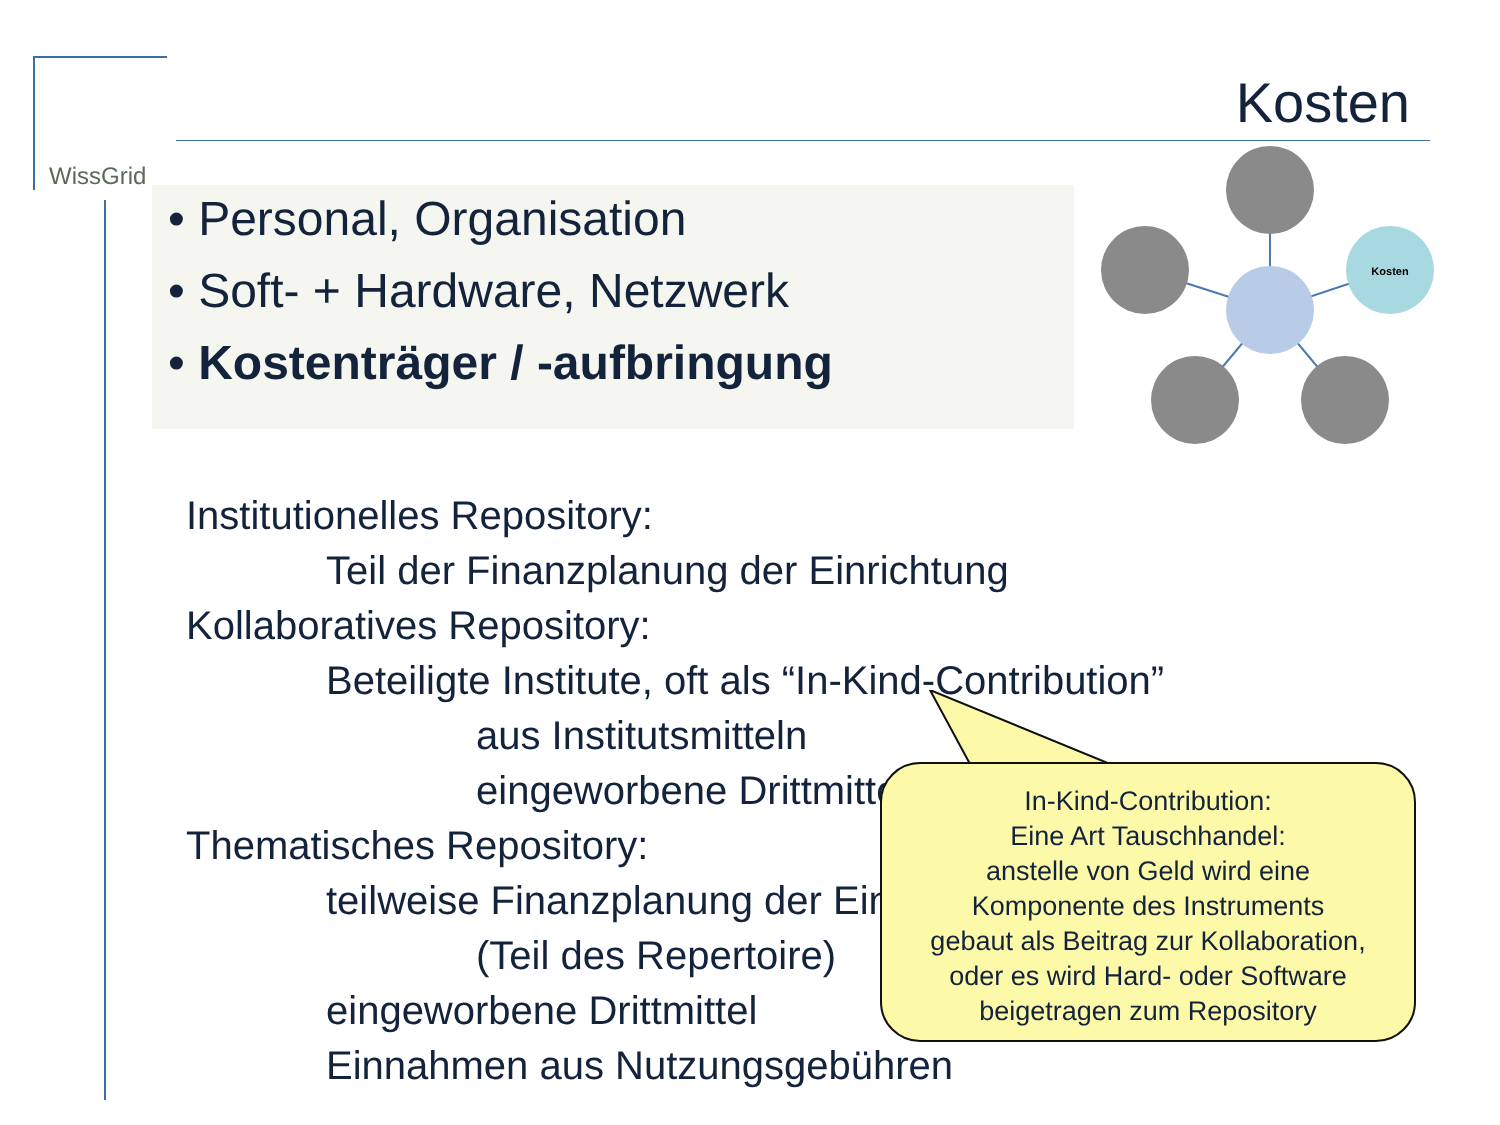WissGrid
Kosten
• Personal, Organisation
• Soft- + Hardware, Netzwerk
• Kostenträger / -aufbringung
Kosten
Institutionelles Repository:
Teil der Finanzplanung der Einrichtung
Kollaboratives Repository:
Beteiligte Institute, oft als “In-Kind-Contribution”
aus Institutsmitteln
eingeworbene Drittmittel
Thematisches Repository:
teilweise Finanzplanung der Einrichtung
(Teil des Repertoire)
eingeworbene Drittmittel
Einnahmen aus Nutzungsgebühren
In-Kind-Contribution:
Eine Art Tauschhandel:
anstelle von Geld wird eine
Komponente des Instruments
gebaut als Beitrag zur Kollaboration,
oder es wird Hard- oder Software
beigetragen zum Repository